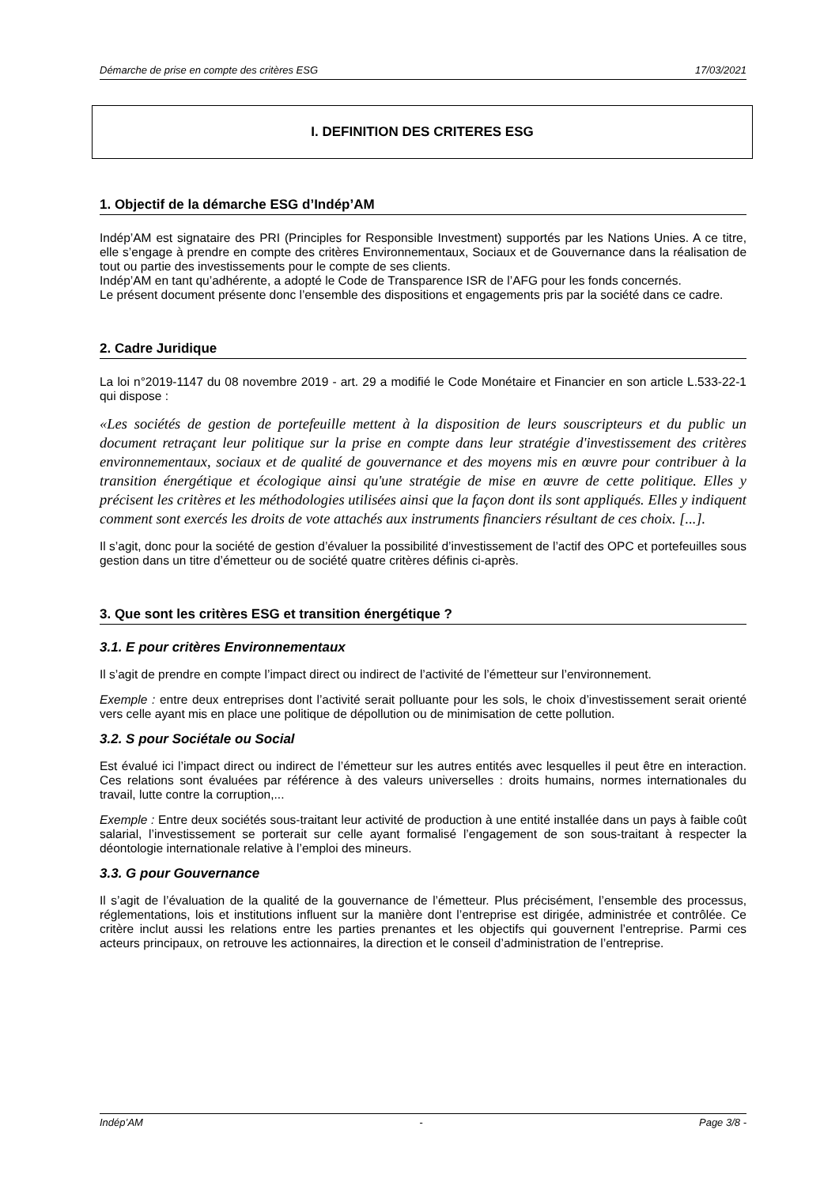Démarche de prise en compte des critères ESG 17/03/2021
I. DEFINITION DES CRITERES ESG
1. Objectif de la démarche ESG d’Indép’AM
Indép’AM est signataire des PRI (Principles for Responsible Investment) supportés par les Nations Unies. A ce titre, elle s’engage à prendre en compte des critères Environnementaux, Sociaux et de Gouvernance dans la réalisation de tout ou partie des investissements pour le compte de ses clients.
Indép’AM en tant qu’adhérente, a adopté le Code de Transparence ISR de l’AFG pour les fonds concernés.
Le présent document présente donc l’ensemble des dispositions et engagements pris par la société dans ce cadre.
2. Cadre Juridique
La loi n°2019-1147 du 08 novembre 2019 - art. 29 a modifié le Code Monétaire et Financier en son article L.533-22-1 qui dispose :
«Les sociétés de gestion de portefeuille mettent à la disposition de leurs souscripteurs et du public un document retraçant leur politique sur la prise en compte dans leur stratégie d'investissement des critères environnementaux, sociaux et de qualité de gouvernance et des moyens mis en œuvre pour contribuer à la transition énergétique et écologique ainsi qu'une stratégie de mise en œuvre de cette politique. Elles y précisent les critères et les méthodologies utilisées ainsi que la façon dont ils sont appliqués. Elles y indiquent comment sont exercés les droits de vote attachés aux instruments financiers résultant de ces choix. [...].
Il s’agit, donc pour la société de gestion d’évaluer la possibilité d’investissement de l’actif des OPC et portefeuilles sous gestion dans un titre d’émetteur ou de société quatre critères définis ci-après.
3. Que sont les critères ESG et transition énergétique ?
3.1. E pour critères Environnementaux
Il s’agit de prendre en compte l’impact direct ou indirect de l’activité de l’émetteur sur l’environnement.
Exemple : entre deux entreprises dont l’activité serait polluante pour les sols, le choix d’investissement serait orienté vers celle ayant mis en place une politique de dépollution ou de minimisation de cette pollution.
3.2. S pour Sociétale ou Social
Est évalué ici l’impact direct ou indirect de l’émetteur sur les autres entités avec lesquelles il peut être en interaction. Ces relations sont évaluées par référence à des valeurs universelles : droits humains, normes internationales du travail, lutte contre la corruption,...
Exemple : Entre deux sociétés sous-traitant leur activité de production à une entité installée dans un pays à faible coût salarial, l’investissement se porterait sur celle ayant formalisé l’engagement de son sous-traitant à respecter la déontologie internationale relative à l’emploi des mineurs.
3.3. G pour Gouvernance
Il s’agit de l’évaluation de la qualité de la gouvernance de l’émetteur. Plus précisément, l’ensemble des processus, réglementations, lois et institutions influent sur la manière dont l’entreprise est dirigée, administrée et contrôlée. Ce critère inclut aussi les relations entre les parties prenantes et les objectifs qui gouvernent l’entreprise. Parmi ces acteurs principaux, on retrouve les actionnaires, la direction et le conseil d’administration de l’entreprise.
Indép’AM - Page 3/8 -